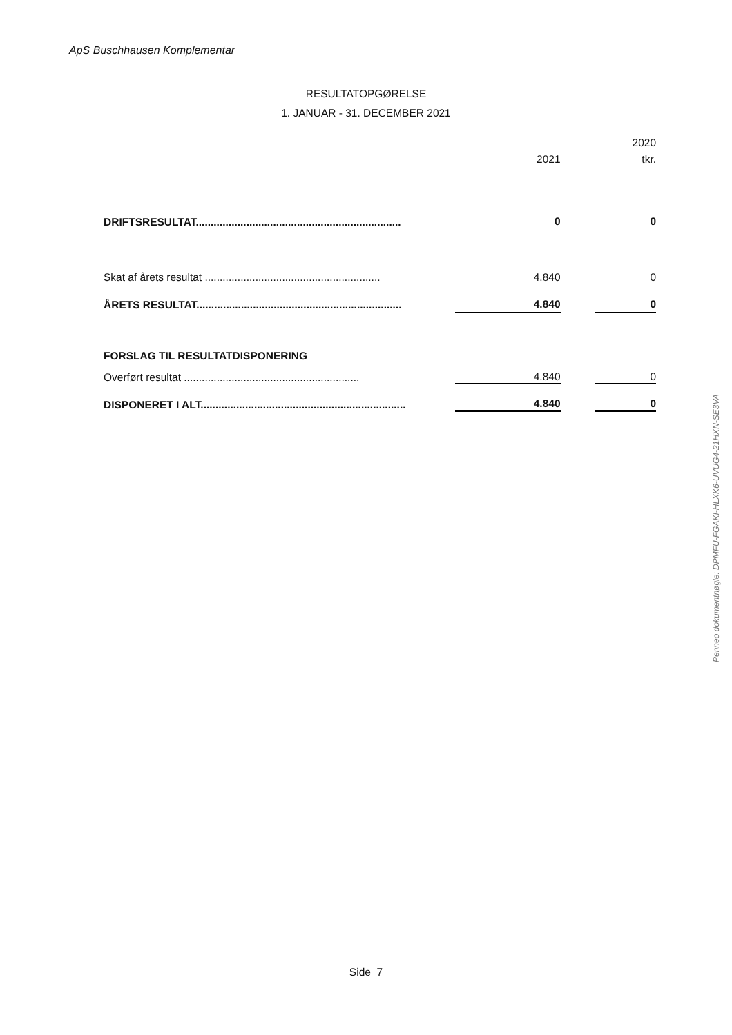ApS Buschhausen Komplementar
RESULTATOPGØRELSE
1. JANUAR - 31. DECEMBER 2021
| | | | 2020 |
| | 2021 | | tkr. |
| DRIFTSRESULTAT..................................................................... | 0 | | 0 |
| Skat af årets resultat ........................................................... | 4.840 | | 0 |
| ÅRETS RESULTAT..................................................................... | 4.840 | | 0 |
| FORSLAG TIL RESULTATDISPONERING | | | |
| Overført resultat ........................................................... | 4.840 | | 0 |
| DISPONERET I ALT..................................................................... | 4.840 | | 0 |
Penneo dokumentnøgle: DPMFU-FGAKI-HLXK6-UVUG4-21HXN-SE3VA
Side 7